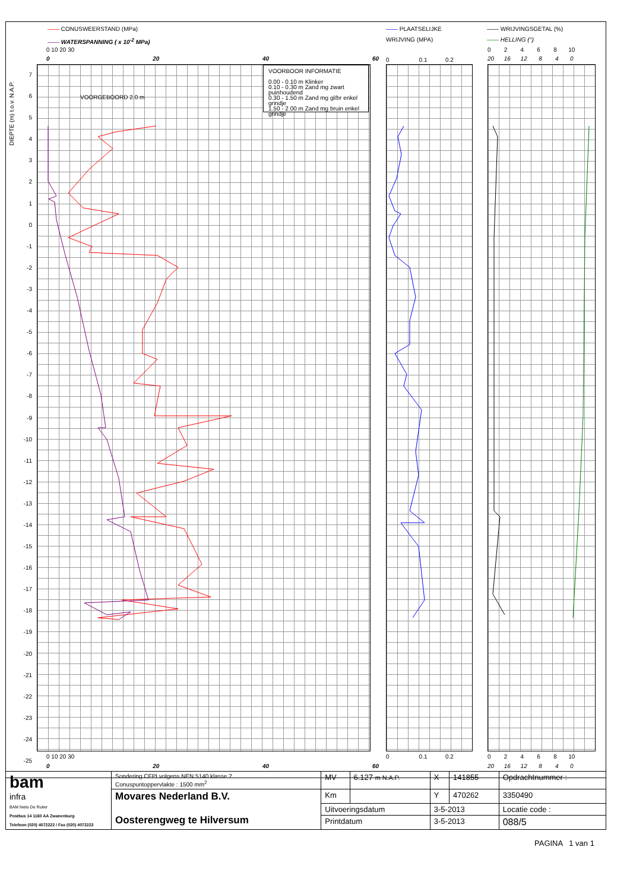—— CONUSWEERSTAND (MPa)
—— WATERSPANNING ( x 10<sup>-2</sup> MPa)
—— PLAATSELIJKE
WRIJVING (MPA)
—— WRIJVINGSGETAL (%)
—— HELLING (°)
0 10 20 30
0 20 40 60
VOORBOOR INFORMATIE
0.00 - 0.10 m Klinker
0.10 - 0.30 m Zand mg zwart puinhoudend
0.30 - 1.50 m Zand mg gl/br enkel grindje
1.50 - 2.00 m Zand mg bruin enkel grindje
VOORGEBOORD 2.0 m
0 0.1 0.2
0 2 4 6 8 10
20 16 12 8 4 0
DIEPTE (m) t.o.v. N.A.P.
7
6
5
4
3
2
1
0
-1
-2
-3
-4
-5
-6
-7
-8
-9
-10
-11
-12
-13
-14
-15
-16
-17
-18
-19
-20
-21
-22
-23
-24
-25
0 10 20 30
0 20 40 60
0 0.1 0.2
0 2 4 6 8 10
20 16 12 8 4 0
| bam infra BAM Nelis De Ruiter Postbus 14 1160 AA Zwanenburg Telefoon (020) 4072222 / Fax (020) 4072223 | Sondering CFPI volgens NEN 5140 klasse 2 Conuspuntoppervlakte : 1500 mm<sup>2</sup> | MV | 6.127 m N.A.P. | X | 141855 | Opdrachtnummer : |
| | Movares Nederland B.V. Oosterengweg te Hilversum | Km | | Y | 470262 | 3350490 |
| | | Uitvoeringsdatum | | 3-5-2013 | | Locatie code : |
| | | Printdatum | | 3-5-2013 | | 088/5 |
PAGINA 1 van 1